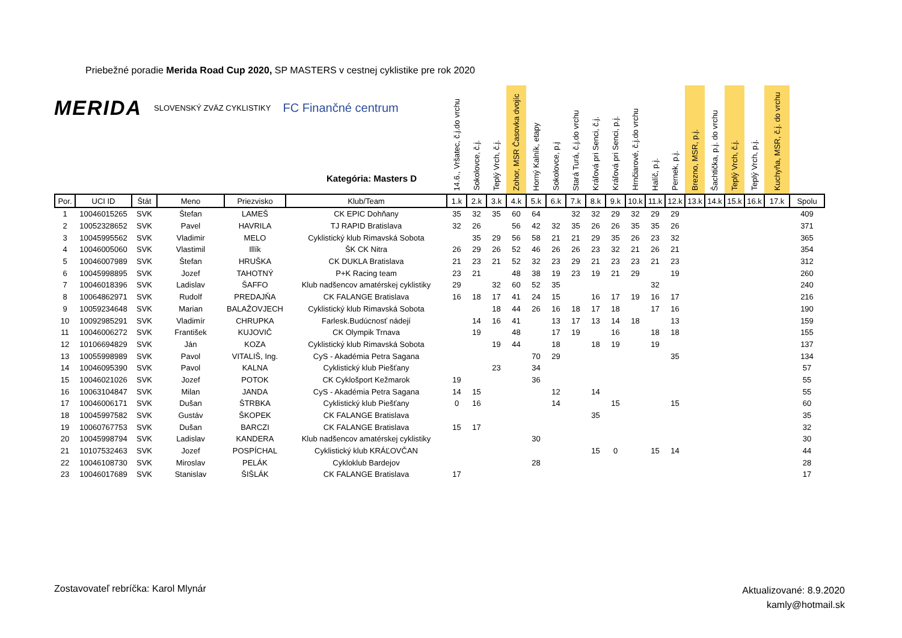Priebežné poradie Merida Road Cup 2020, SP MASTERS v cestnej cyklistike pre rok 2020
MERIDA SLOVENSKÝ ZVÄZ CYKLISTIKY FC Finančné centrum
Kategória: Masters D
| | | | | | | 14.6., Vršatec, č.j.do vrchu | Sokolovce, č.j. | Teplý Vrch, č.j. | Zohor, MSR Časovka dvojíc | Horný Kalník, etapy | Sokolovce, p.j | Stará Turá, č.j.do vrchu | Kráľová pri Senci, č.j. | Kráľová pri Senci, p.j. | Hrnčiarové, č.j.do vrchu | Halíč, p.j. | Pernek, p.j. | Brezno, MSR, p.j. | Šachtička, p.j. do vrchu | Teplý Vrch, č.j. | Teplý Vrch, p.j. | Kuchyňa, MSR, č.j. do vrchu | |
| --- | --- | --- | --- | --- | --- | --- | --- | --- | --- | --- | --- | --- | --- | --- | --- | --- | --- | --- | --- | --- | --- | --- | --- |
| Por. | UCI ID | Štát | Meno | Priezvisko | Klub/Team | 1.k | 2.k | 3.k | 4.k | 5.k | 6.k | 7.k | 8.k | 9.k | 10.k | 11.k | 12.k | 13.k | 14.k | 15.k | 16.k | 17.k | Spolu |
| 1 | 10046015265 | SVK | Štefan | LAMEŠ | CK EPIC Dohňany | 35 | 32 | 35 | 60 | 64 | | 32 | 32 | 29 | 32 | 29 | 29 | | | | | | 409 |
| 2 | 10052328652 | SVK | Pavel | HAVRILA | TJ RAPID Bratislava | 32 | 26 | | 56 | 42 | 32 | 35 | 26 | 26 | 35 | 35 | 26 | | | | | | 371 |
| 3 | 10045995562 | SVK | Vladimir | MELO | Cyklistický klub Rimavská Sobota | | 35 | 29 | 56 | 58 | 21 | 21 | 29 | 35 | 26 | 23 | 32 | | | | | | 365 |
| 4 | 10046005060 | SVK | Vlastimil | Illík | ŠK CK Nitra | 26 | 29 | 26 | 52 | 46 | 26 | 26 | 23 | 32 | 21 | 26 | 21 | | | | | | 354 |
| 5 | 10046007989 | SVK | Štefan | HRUŠKA | CK DUKLA Bratislava | 21 | 23 | 21 | 52 | 32 | 23 | 29 | 21 | 23 | 23 | 21 | 23 | | | | | | 312 |
| 6 | 10045998895 | SVK | Jozef | TAHOTNÝ | P+K Racing team | 23 | 21 | | 48 | 38 | 19 | 23 | 19 | 21 | 29 | | 19 | | | | | | 260 |
| 7 | 10046018396 | SVK | Ladislav | ŠAFFO | Klub nadšencov amatérskej cyklistiky | 29 | | 32 | 60 | 52 | 35 | | | | | 32 | | | | | | | 240 |
| 8 | 10064862971 | SVK | Rudolf | PREDAJŇA | CK FALANGE Bratislava | 16 | 18 | 17 | 41 | 24 | 15 | | 16 | 17 | 19 | 16 | 17 | | | | | | 216 |
| 9 | 10059234648 | SVK | Marian | BALAŽOVJECH | Cyklistický klub Rimavská Sobota | | | 18 | 44 | 26 | 16 | 18 | 17 | 18 | | 17 | 16 | | | | | | 190 |
| 10 | 10092985291 | SVK | Vladimír | CHRUPKA | Farlesk.Budúcnosť nádejí | | 14 | 16 | 41 | | 13 | 17 | 13 | 14 | 18 | | 13 | | | | | | 159 |
| 11 | 10046006272 | SVK | František | KUJOVIČ | CK Olympik Trnava | | 19 | | 48 | | 17 | 19 | | 16 | | 18 | 18 | | | | | | 155 |
| 12 | 10106694829 | SVK | Ján | KOZA | Cyklistický klub Rimavská Sobota | | | 19 | 44 | | 18 | | 18 | 19 | | 19 | | | | | | | 137 |
| 13 | 10055998989 | SVK | Pavol | VITALIŠ, Ing. | CyS - Akadémia Petra Sagana | | | | | 70 | 29 | | | | | | 35 | | | | | | 134 |
| 14 | 10046095390 | SVK | Pavol | KALNA | Cyklistický klub Piešťany | | | 23 | | 34 | | | | | | | | | | | | | 57 |
| 15 | 10046021026 | SVK | Jozef | POTOK | CK Cyklošport Kežmarok | 19 | | | | 36 | | | | | | | | | | | | | 55 |
| 16 | 10063104847 | SVK | Milan | JANDA | CyS - Akadémia Petra Sagana | 14 | 15 | | | | 12 | | 14 | | | | | | | | | | 55 |
| 17 | 10046006171 | SVK | Dušan | ŠTRBKA | Cyklistický klub Piešťany | 0 | 16 | | | | 14 | | | 15 | | | 15 | | | | | | 60 |
| 18 | 10045997582 | SVK | Gustáv | ŠKOPEK | CK FALANGE Bratislava | | | | | | | | 35 | | | | | | | | | | 35 |
| 19 | 10060767753 | SVK | Dušan | BARCZI | CK FALANGE Bratislava | 15 | 17 | | | | | | | | | | | | | | | | 32 |
| 20 | 10045998794 | SVK | Ladislav | KANDERA | Klub nadšencov amatérskej cyklistiky | | | | | 30 | | | | | | | | | | | | | 30 |
| 21 | 10107532463 | SVK | Jozef | POSPÍCHAL | Cyklistický klub KRÁĽOVČAN | | | | | | | | 15 | 0 | | 15 | 14 | | | | | | 44 |
| 22 | 10046108730 | SVK | Miroslav | PELÁK | Cykloklub Bardejov | | | | | 28 | | | | | | | | | | | | | 28 |
| 23 | 10046017689 | SVK | Stanislav | ŠIŠLÁK | CK FALANGE Bratislava | 17 | | | | | | | | | | | | | | | | | 17 |
Zostavovateľ rebríčka: Karol Mlynár
Aktualizované: 8.9.2020
kamly@hotmail.sk